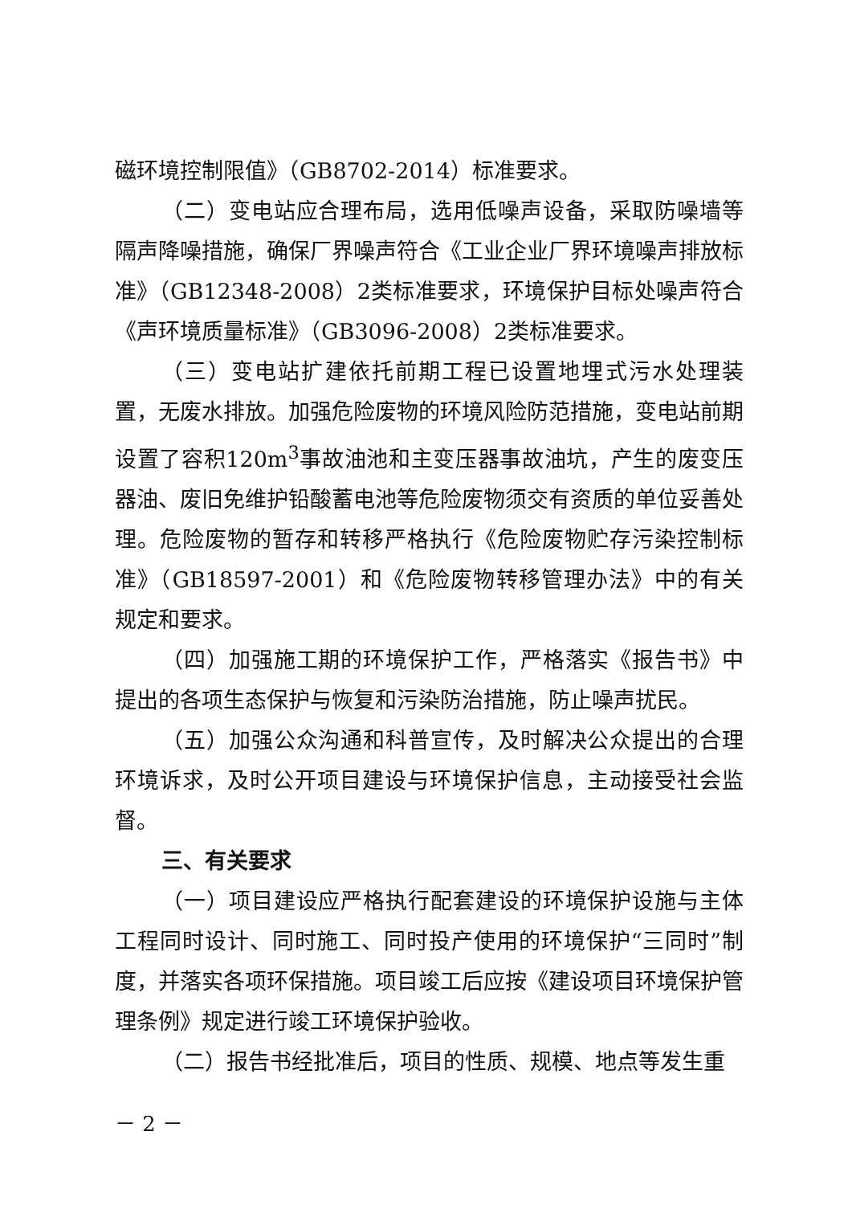磁环境控制限值》（GB8702-2014）标准要求。
（二）变电站应合理布局，选用低噪声设备，采取防噪墙等隔声降噪措施，确保厂界噪声符合《工业企业厂界环境噪声排放标准》（GB12348-2008）2类标准要求，环境保护目标处噪声符合《声环境质量标准》（GB3096-2008）2类标准要求。
（三）变电站扩建依托前期工程已设置地埋式污水处理装置，无废水排放。加强危险废物的环境风险防范措施，变电站前期设置了容积120m<sup>3</sup>事故油池和主变压器事故油坑，产生的废变压器油、废旧免维护铅酸蓄电池等危险废物须交有资质的单位妥善处理。危险废物的暂存和转移严格执行《危险废物贮存污染控制标准》（GB18597-2001）和《危险废物转移管理办法》中的有关规定和要求。
（四）加强施工期的环境保护工作，严格落实《报告书》中提出的各项生态保护与恢复和污染防治措施，防止噪声扰民。
（五）加强公众沟通和科普宣传，及时解决公众提出的合理环境诉求，及时公开项目建设与环境保护信息，主动接受社会监督。
三、有关要求
（一）项目建设应严格执行配套建设的环境保护设施与主体工程同时设计、同时施工、同时投产使用的环境保护“三同时”制度，并落实各项环保措施。项目竣工后应按《建设项目环境保护管理条例》规定进行竣工环境保护验收。
（二）报告书经批准后，项目的性质、规模、地点等发生重
－ 2 －